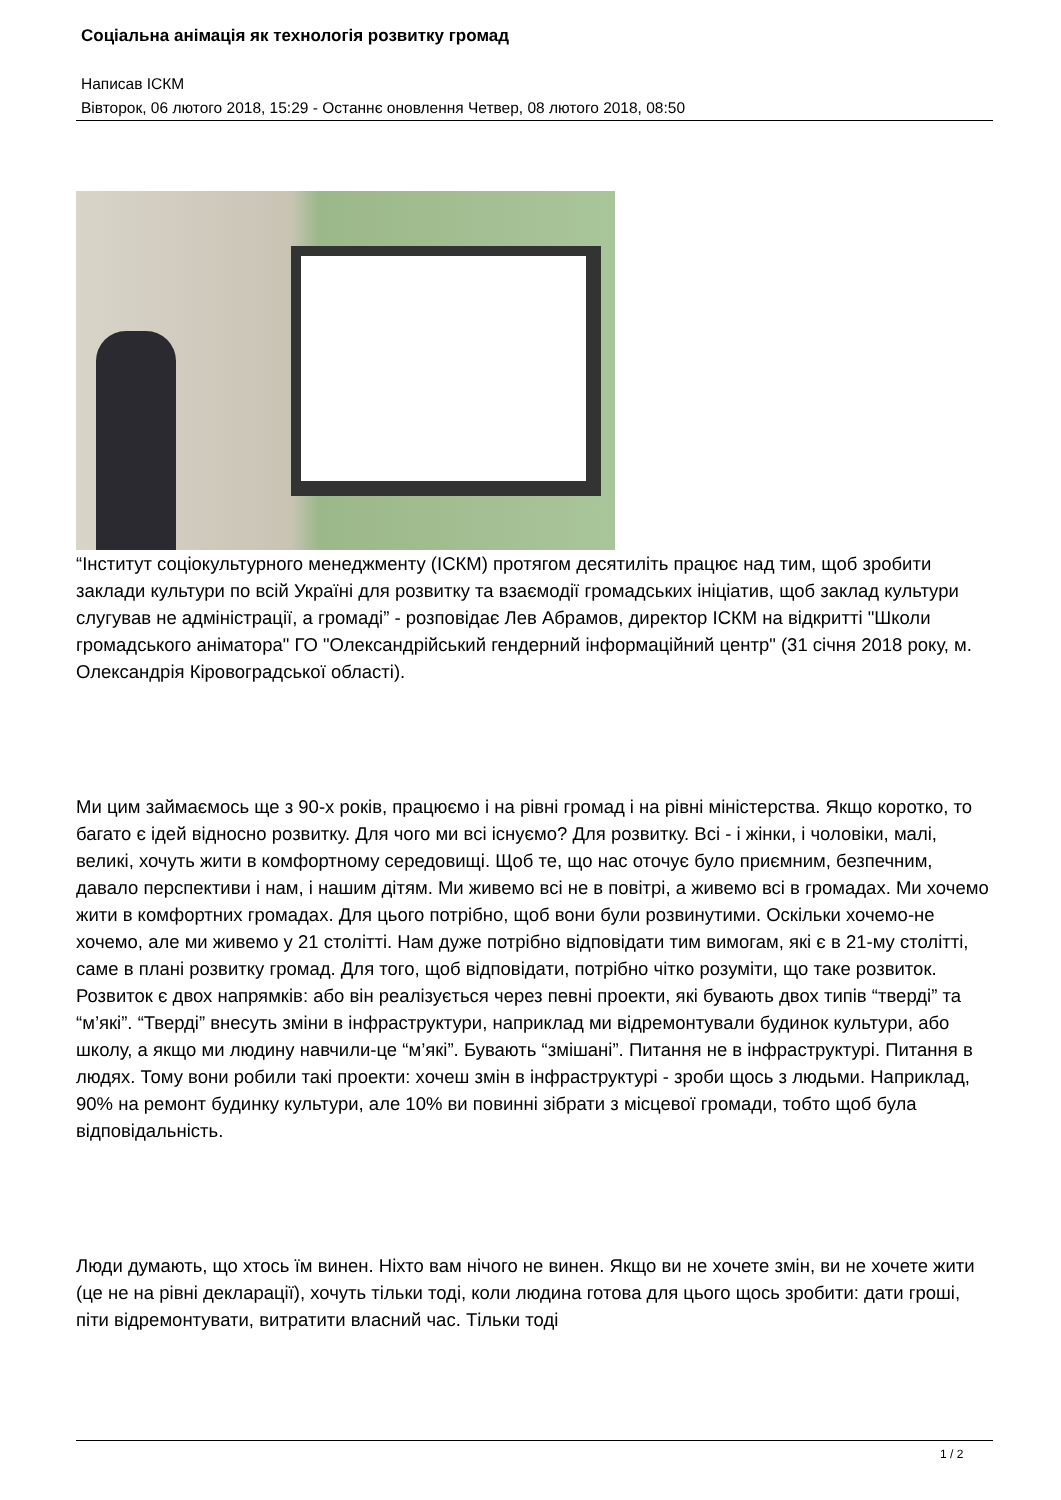Соціальна анімація як технологія розвитку громад
Написав ІСКМ
Вівторок, 06 лютого 2018, 15:29 - Останнє оновлення Четвер, 08 лютого 2018, 08:50
“Інститут соціокультурного менеджменту (ІСКМ) протягом десятиліть працює над тим, щоб зробити заклади культури по всій Україні для розвитку та взаємодії громадських ініціатив, щоб заклад культури слугував не адміністрації, а громаді” - розповідає Лев Абрамов, директор ІСКМ на відкритті "Школи громадського аніматора" ГО "Олександрійський гендерний інформаційний центр" (31 січня 2018 року, м. Олександрія Кіровоградської області).
Ми цим займаємось ще з 90-х років, працюємо і на рівні громад і на рівні міністерства. Якщо коротко, то багато є ідей відносно розвитку. Для чого ми всі існуємо? Для розвитку. Всі - і жінки, і чоловіки, малі, великі, хочуть жити в комфортному середовищі. Щоб те, що нас оточує було приємним, безпечним, давало перспективи і нам, і нашим дітям. Ми живемо всі не в повітрі, а живемо всі в громадах. Ми хочемо жити в комфортних громадах. Для цього потрібно, щоб вони були розвинутими. Оскільки хочемо-не хочемо, але ми живемо у 21 столітті. Нам дуже потрібно відповідати тим вимогам, які є в 21-му столітті, саме в плані розвитку громад. Для того, щоб відповідати, потрібно чітко розуміти, що таке розвиток. Розвиток є двох напрямків: або він реалізується через певні проекти, які бувають двох типів “тверді” та “м’які”. “Тверді” внесуть зміни в інфраструктури, наприклад ми відремонтували будинок культури, або школу, а якщо ми людину навчили-це “м’які”. Бувають “змішані”. Питання не в інфраструктурі. Питання в людях. Тому вони робили такі проекти: хочеш змін в інфраструктурі - зроби щось з людьми. Наприклад, 90% на ремонт будинку культури, але 10% ви повинні зібрати з місцевої громади, тобто щоб була відповідальність.
Люди думають, що хтось їм винен. Ніхто вам нічого не винен. Якщо ви не хочете змін, ви не хочете жити (це не на рівні декларації), хочуть тільки тоді, коли людина готова для цього щось зробити: дати гроші, піти відремонтувати, витратити власний час. Тільки тоді
1 / 2